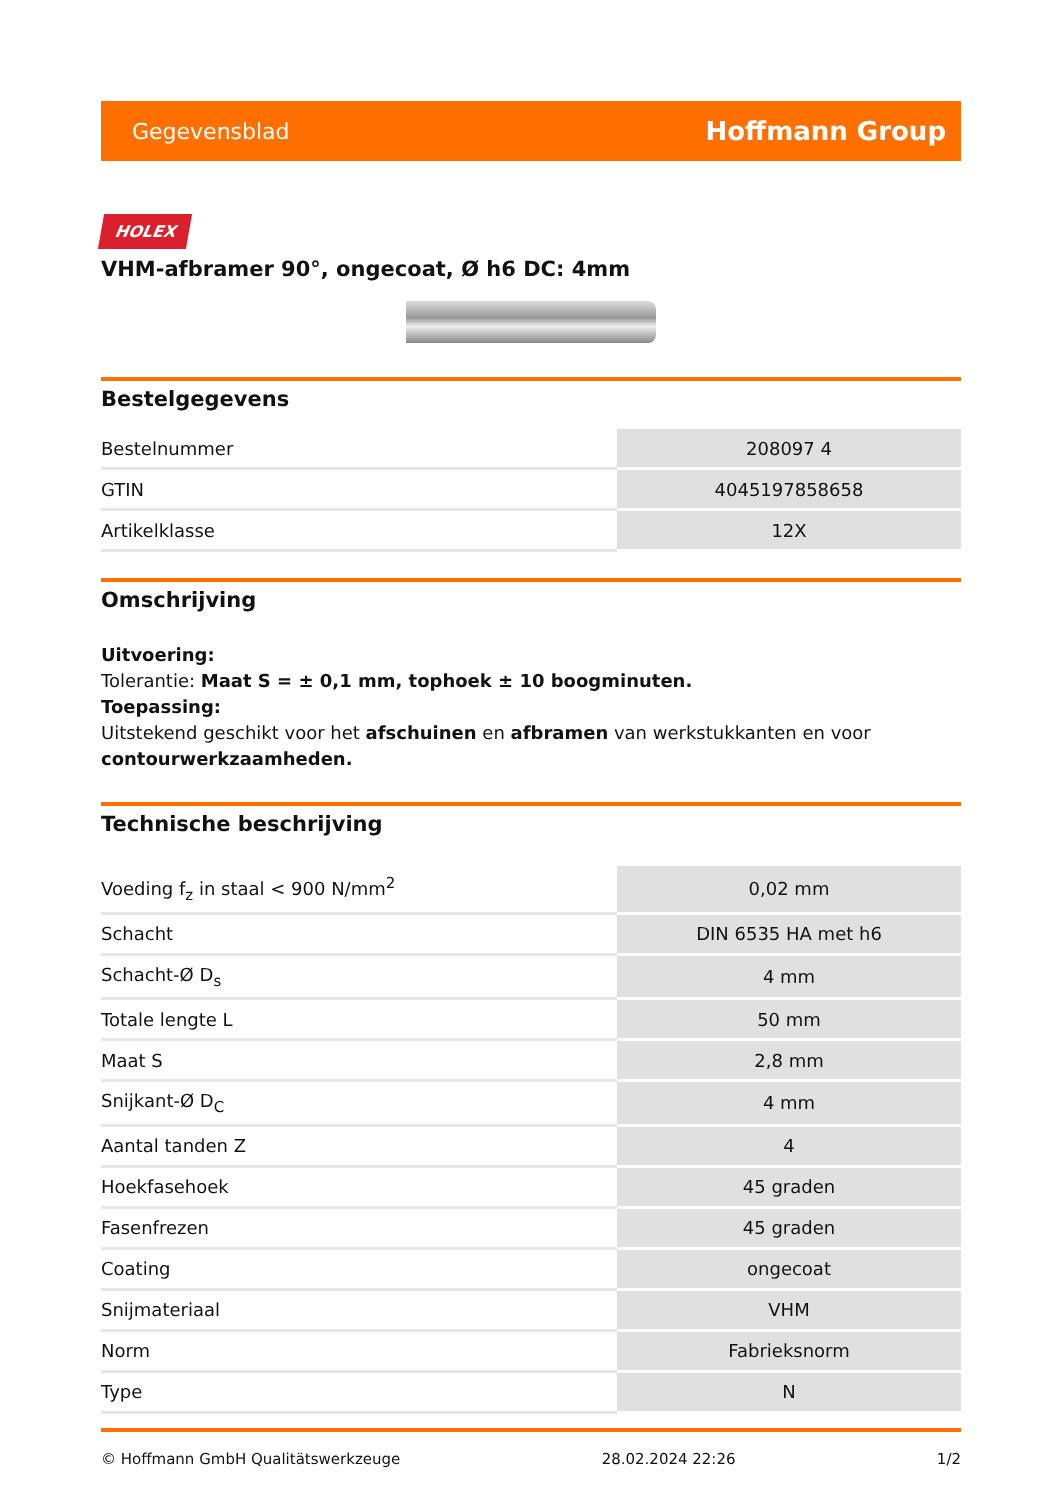Gegevensblad Hoffmann Group
HOLEX
VHM-afbramer 90°, ongecoat, Ø h6 DC: 4mm
Bestelgegevens
| Bestelnummer | 208097 4 |
| GTIN | 4045197858658 |
| Artikelklasse | 12X |
Omschrijving
Uitvoering:
Tolerantie: Maat S = ± 0,1 mm, tophoek ± 10 boogminuten.
Toepassing:
Uitstekend geschikt voor het afschuinen en afbramen van werkstukkanten en voor contourwerkzaamheden.
Technische beschrijving
| Voeding f<sub>z</sub> in staal < 900 N/mm<sup>2</sup> | 0,02 mm |
| Schacht | DIN 6535 HA met h6 |
| Schacht-Ø D<sub>s</sub> | 4 mm |
| Totale lengte L | 50 mm |
| Maat S | 2,8 mm |
| Snijkant-Ø D<sub>C</sub> | 4 mm |
| Aantal tanden Z | 4 |
| Hoekfasehoek | 45 graden |
| Fasenfrezen | 45 graden |
| Coating | ongecoat |
| Snijmateriaal | VHM |
| Norm | Fabrieksnorm |
| Type | N |
© Hoffmann GmbH Qualitätswerkzeuge 28.02.2024 22:26 1/2